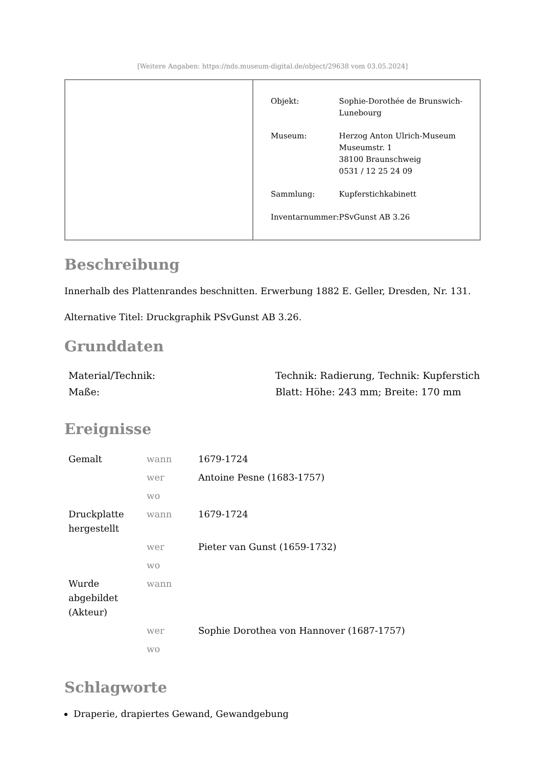[Weitere Angaben: https://nds.museum-digital.de/object/29638 vom 03.05.2024]
| Objekt: | Sophie-Dorothée de Brunswich- Lunebourg |
| Museum: | Herzog Anton Ulrich-Museum Museumstr. 1 38100 Braunschweig 0531 / 12 25 24 09 |
| Sammlung: | Kupferstichkabinett |
| Inventarnummer: | PSvGunst AB 3.26 |
Beschreibung
Innerhalb des Plattenrandes beschnitten. Erwerbung 1882 E. Geller, Dresden, Nr. 131.
Alternative Titel: Druckgraphik PSvGunst AB 3.26.
Grunddaten
| Material/Technik: | Technik: Radierung, Technik: Kupferstich |
| Maße: | Blatt: Höhe: 243 mm; Breite: 170 mm |
Ereignisse
| Gemalt | wann | 1679-1724 |
| | wer | Antoine Pesne (1683-1757) |
| | wo | |
| Druckplatte hergestellt | wann | 1679-1724 |
| | wer | Pieter van Gunst (1659-1732) |
| | wo | |
| Wurde abgebildet (Akteur) | wann | |
| | wer | Sophie Dorothea von Hannover (1687-1757) |
| | wo | |
Schlagworte
Draperie, drapiertes Gewand, Gewandgebung